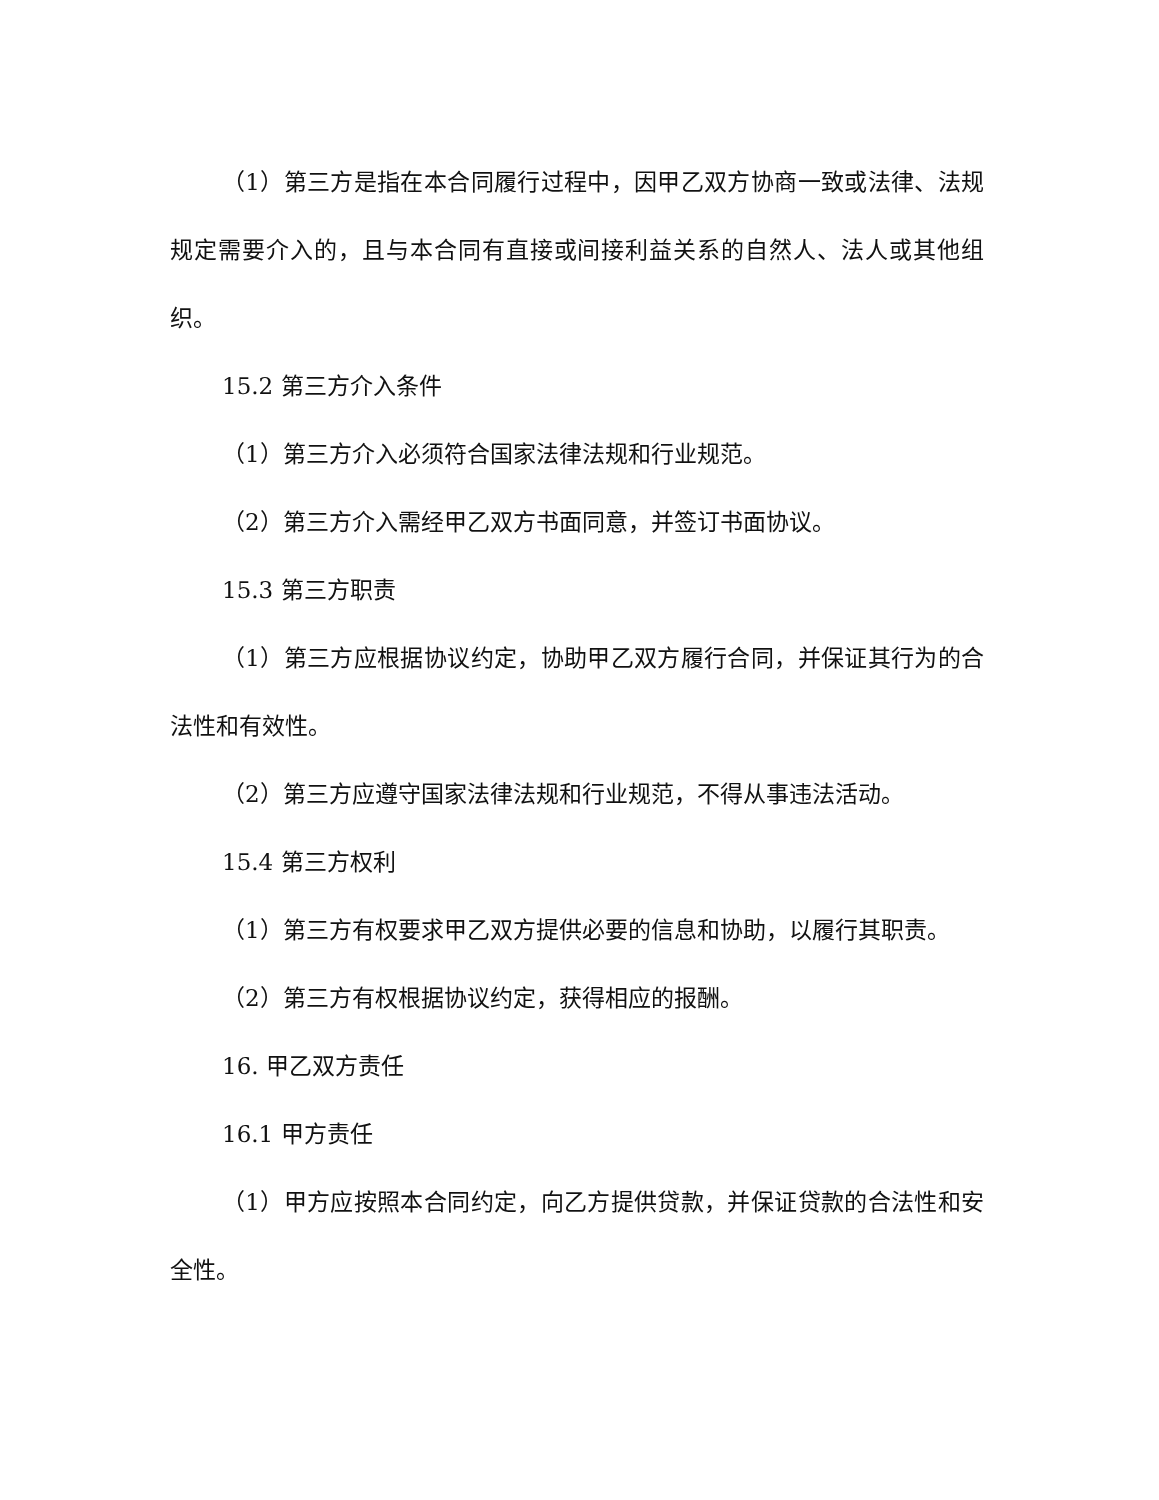（1）第三方是指在本合同履行过程中，因甲乙双方协商一致或法律、法规规定需要介入的，且与本合同有直接或间接利益关系的自然人、法人或其他组织。
15.2 第三方介入条件
（1）第三方介入必须符合国家法律法规和行业规范。
（2）第三方介入需经甲乙双方书面同意，并签订书面协议。
15.3 第三方职责
（1）第三方应根据协议约定，协助甲乙双方履行合同，并保证其行为的合法性和有效性。
（2）第三方应遵守国家法律法规和行业规范，不得从事违法活动。
15.4 第三方权利
（1）第三方有权要求甲乙双方提供必要的信息和协助，以履行其职责。
（2）第三方有权根据协议约定，获得相应的报酬。
16. 甲乙双方责任
16.1 甲方责任
（1）甲方应按照本合同约定，向乙方提供贷款，并保证贷款的合法性和安全性。